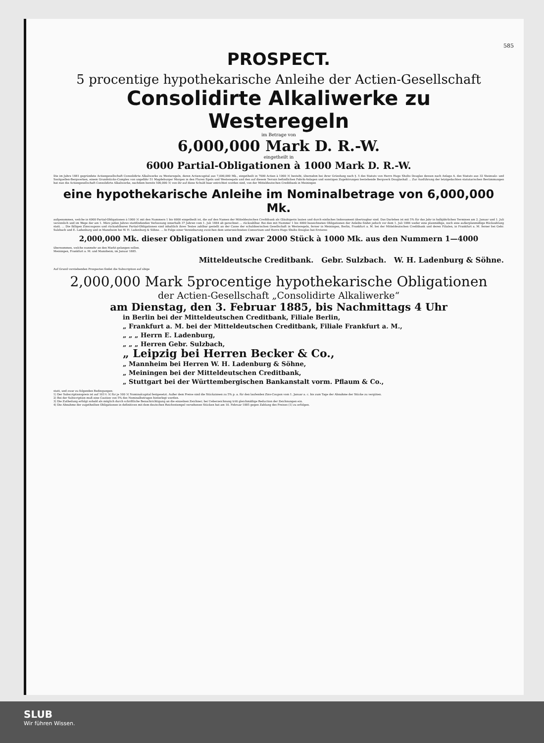585
PROSPECT.
5 procentige hypothekarische Anleihe der Actien-Gesellschaft
Consolidirte Alkaliwerke zu Westeregeln
im Betrage von
6,000,000 Mark D. R.-W.
eingetheilt in
6000 Partial-Obligationen à 1000 Mark D. R.-W.
Die im Jahre 1881 gegründete Actiengesellschaft Consolidirte Alkaliwerke zu Westeregeln, deren Actiencapital aus 7,000,000 Mk., eingetheilt in 7000 Actien à 1000 ℳ besteht, übernahm bei ihrer Gründung nach §. 5 des Statuts von Herrn Hugo Sholto Douglas dessen nach Anlage A. des Statuts aus 32 Steinsalz- und Soolquellen-Bergwerken, einem Grundstücks-Complex von ungefähr 51 Magdeburger Morgen in den Fluren Egeln und Westeregeln und den auf diesem Terrain befindlichen Fabrik-Anlagen und sonstigen Zugehörungen bestehende Bergwerk Douglashall ... Zur Ausführung der letztgedachten statutarischen Bestimmungen hat nun die Actiengesellschaft Consolidirte Alkaliwerke, nachdem bereits 500,000 ℳ von ihr auf diese Schuld baar entrichtet worden sind, von der Mitteldeutschen Creditbank in Meiningen
eine hypothekarische Anleihe im Nominalbetrage von 6,000,000 Mk.
aufgenommen, welche in 6000 Partial-Obligationen à 1000 ℳ mit den Nummern 1 bis 6000 eingetheilt ist, die auf den Namen der Mitteldeutschen Creditbank als Gläubigerin lauten und durch einfaches Indossament übertragbar sind. Das Darlehen ist mit 5% für das Jahr in halbjährlichen Terminen am 2. Januar und 1. Juli verzinslich und im Wege der am 1. März jeden Jahres stattfindenden Verloosung innerhalb 37 Jahren vom 1. Juli 1884 ab gerechnet ... rückzahlbar. Bei den mit Nummer 1 bis 4000 bezeichneten Obligationen der Anleihe findet jedoch vor dem 1. Juli 1886 weder eine planmäßige, noch eine außerplanmäßige Rückzahlung statt. ... Die fälligen Zinscoupons und rückzahlbaren Partial-Obligationen sind inhaltlich ihres Textes zahlbar gestellt an der Casse der schuldnerischen Gesellschaft in Westeregeln, ferner in Meiningen, Berlin, Frankfurt a. M. bei der Mitteldeutschen Creditbank und deren Filialen, in Frankfurt a. M. ferner bei Gebr. Sulzbach und E. Ladenburg und in Mannheim bei W. H. Ladenburg & Söhne. ... In Folge einer Vereinbarung zwischen dem unterzeichneten Consortium und Herrn Hugo Sholto Douglas hat Ersteres
2,000,000 Mk. dieser Obligationen und zwar 2000 Stück à 1000 Mk. aus den Nummern 1—4000
übernommen, welche nunmehr an den Markt gelangen sollen.
Meiningen, Frankfurt a. M. und Mannheim, im Januar 1885.
Mitteldeutsche Creditbank. Gebr. Sulzbach. W. H. Ladenburg & Söhne.
Auf Grund vorstehenden Prospectes findet die Subscription auf obige
2,000,000 Mark 5procentige hypothekarische Obligationen
der Actien-Gesellschaft „Consolidirte Alkaliwerke“
am Dienstag, den 3. Februar 1885, bis Nachmittags 4 Uhr
in Berlin bei der Mitteldeutschen Creditbank, Filiale Berlin,
„ Frankfurt a. M. bei der Mitteldeutschen Creditbank, Filiale Frankfurt a. M.,
„ „ „ Herrn E. Ladenburg,
„ „ „ Herren Gebr. Sulzbach,
„ Leipzig bei Herren Becker & Co.,
„ Mannheim bei Herren W. H. Ladenburg & Söhne,
„ Meiningen bei der Mitteldeutschen Creditbank,
„ Stuttgart bei der Württembergischen Bankanstalt vorm. Pflaum & Co.,
statt, und zwar zu folgenden Bedingungen:
1) Der Subscriptionspreis ist auf 101½ ℳ für je 100 ℳ Nominalcapital festgesetzt. Außer dem Preise sind die Stückzinsen zu 5% p. a. für den laufenden Zins-Coupon vom 1. Januar a. c. bis zum Tage der Abnahme der Stücke zu vergüten.
2) Bei der Subscription muß eine Caution von 5% des Nominalbetrages hinterlegt werden.
3) Die Zutheilung erfolgt sobald als möglich durch schriftliche Benachrichtigung an die einzelnen Zeichner; bei Ueberzeichnung tritt gleichmäßige Reduction der Zeichnungen ein.
4) Die Abnahme der zugetheilten Obligationen in definitiven mit dem deutschen Reichsstempel versehenen Stücken hat am 10. Februar 1885 gegen Zahlung des Preises (1) zu erfolgen.
SLUB
Wir führen Wissen.